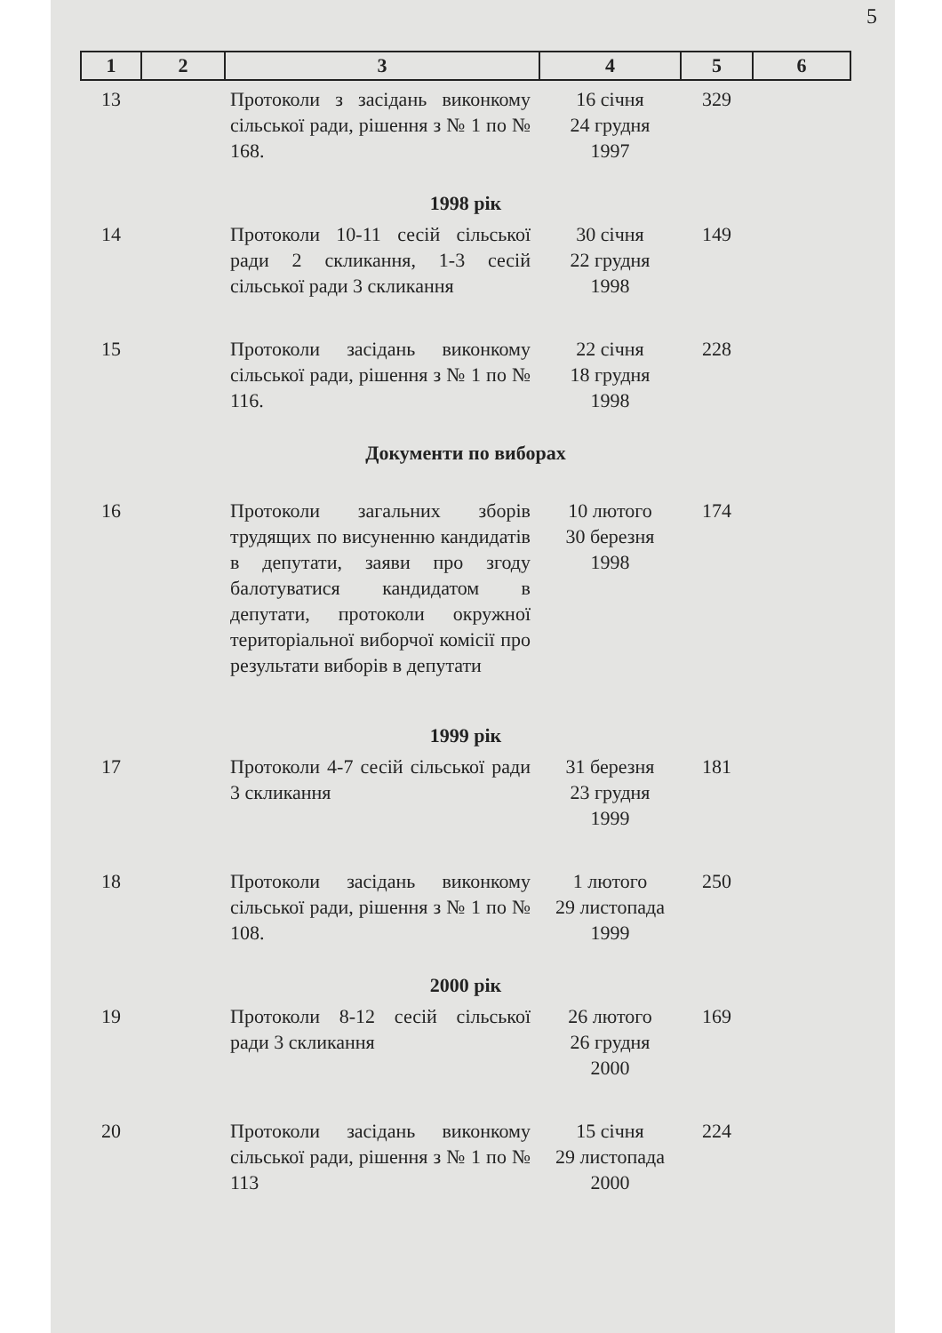5
| 1 | 2 | 3 | 4 | 5 | 6 |
| --- | --- | --- | --- | --- | --- |
| 13 | | Протоколи з засідань виконкому сільської ради, рішення з № 1 по № 168. | 16 січня 24 грудня 1997 | 329 | |
| 1998 рік | | | | | |
| 14 | | Протоколи 10-11 сесій сільської ради 2 скликання, 1-3 сесій сільської ради 3 скликання | 30 січня 22 грудня 1998 | 149 | |
| 15 | | Протоколи засідань виконкому сільської ради, рішення з № 1 по № 116. | 22 січня 18 грудня 1998 | 228 | |
| Документи по виборах | | | | | |
| 16 | | Протоколи загальних зборів трудящих по висуненню кандидатів в депутати, заяви про згоду балотуватися кандидатом в депутати, протоколи окружної територіальної виборчої комісії про результати виборів в депутати | 10 лютого 30 березня 1998 | 174 | |
| 1999 рік | | | | | |
| 17 | | Протоколи 4-7 сесій сільської ради 3 скликання | 31 березня 23 грудня 1999 | 181 | |
| 18 | | Протоколи засідань виконкому сільської ради, рішення з № 1 по № 108. | 1 лютого 29 листопада 1999 | 250 | |
| 2000 рік | | | | | |
| 19 | | Протоколи 8-12 сесій сільської ради 3 скликання | 26 лютого 26 грудня 2000 | 169 | |
| 20 | | Протоколи засідань виконкому сільської ради, рішення з № 1 по № 113 | 15 січня 29 листопада 2000 | 224 | |